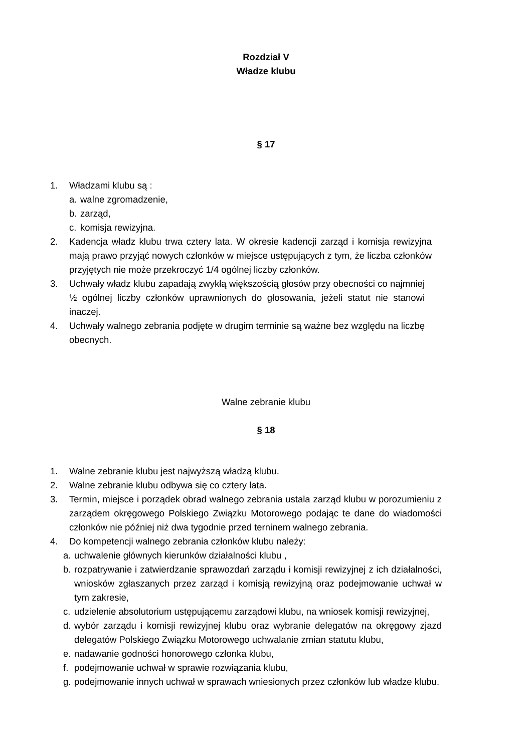Rozdział V
Władze klubu
§ 17
1. Władzami klubu są :
a. walne zgromadzenie,
b. zarząd,
c. komisja rewizyjna.
2. Kadencja władz klubu trwa cztery lata. W okresie kadencji zarząd i komisja rewizyjna mają prawo przyjąć nowych członków w miejsce ustępujących z tym, że liczba członków przyjętych nie może przekroczyć 1/4 ogólnej liczby członków.
3. Uchwały władz klubu zapadają zwykłą większością głosów przy obecności co najmniej ½ ogólnej liczby członków uprawnionych do głosowania, jeżeli statut nie stanowi inaczej.
4. Uchwały walnego zebrania podjęte w drugim terminie są ważne bez względu na liczbę obecnych.
Walne zebranie klubu
§ 18
1. Walne zebranie klubu jest najwyższą władzą klubu.
2. Walne zebranie klubu odbywa się co cztery lata.
3. Termin, miejsce i porządek obrad walnego zebrania ustala zarząd klubu w porozumieniu z zarządem okręgowego Polskiego Związku Motorowego podając te dane do wiadomości członków nie później niż dwa tygodnie przed terninem walnego zebrania.
4. Do kompetencji walnego zebrania członków klubu należy:
a. uchwalenie głównych kierunków działalności klubu ,
b. rozpatrywanie i zatwierdzanie sprawozdań zarządu i komisji rewizyjnej z ich działalności, wniosków zgłaszanych przez zarząd i komisją rewizyjną oraz podejmowanie uchwał w tym zakresie,
c. udzielenie absolutorium ustępującemu zarządowi klubu, na wniosek komisji rewizyjnej,
d. wybór zarządu i komisji rewizyjnej klubu oraz wybranie delegatów na okręgowy zjazd delegatów Polskiego Związku Motorowego uchwalanie zmian statutu klubu,
e. nadawanie godności honorowego członka klubu,
f. podejmowanie uchwał w sprawie rozwiązania klubu,
g. podejmowanie innych uchwał w sprawach wniesionych przez członków lub władze klubu.